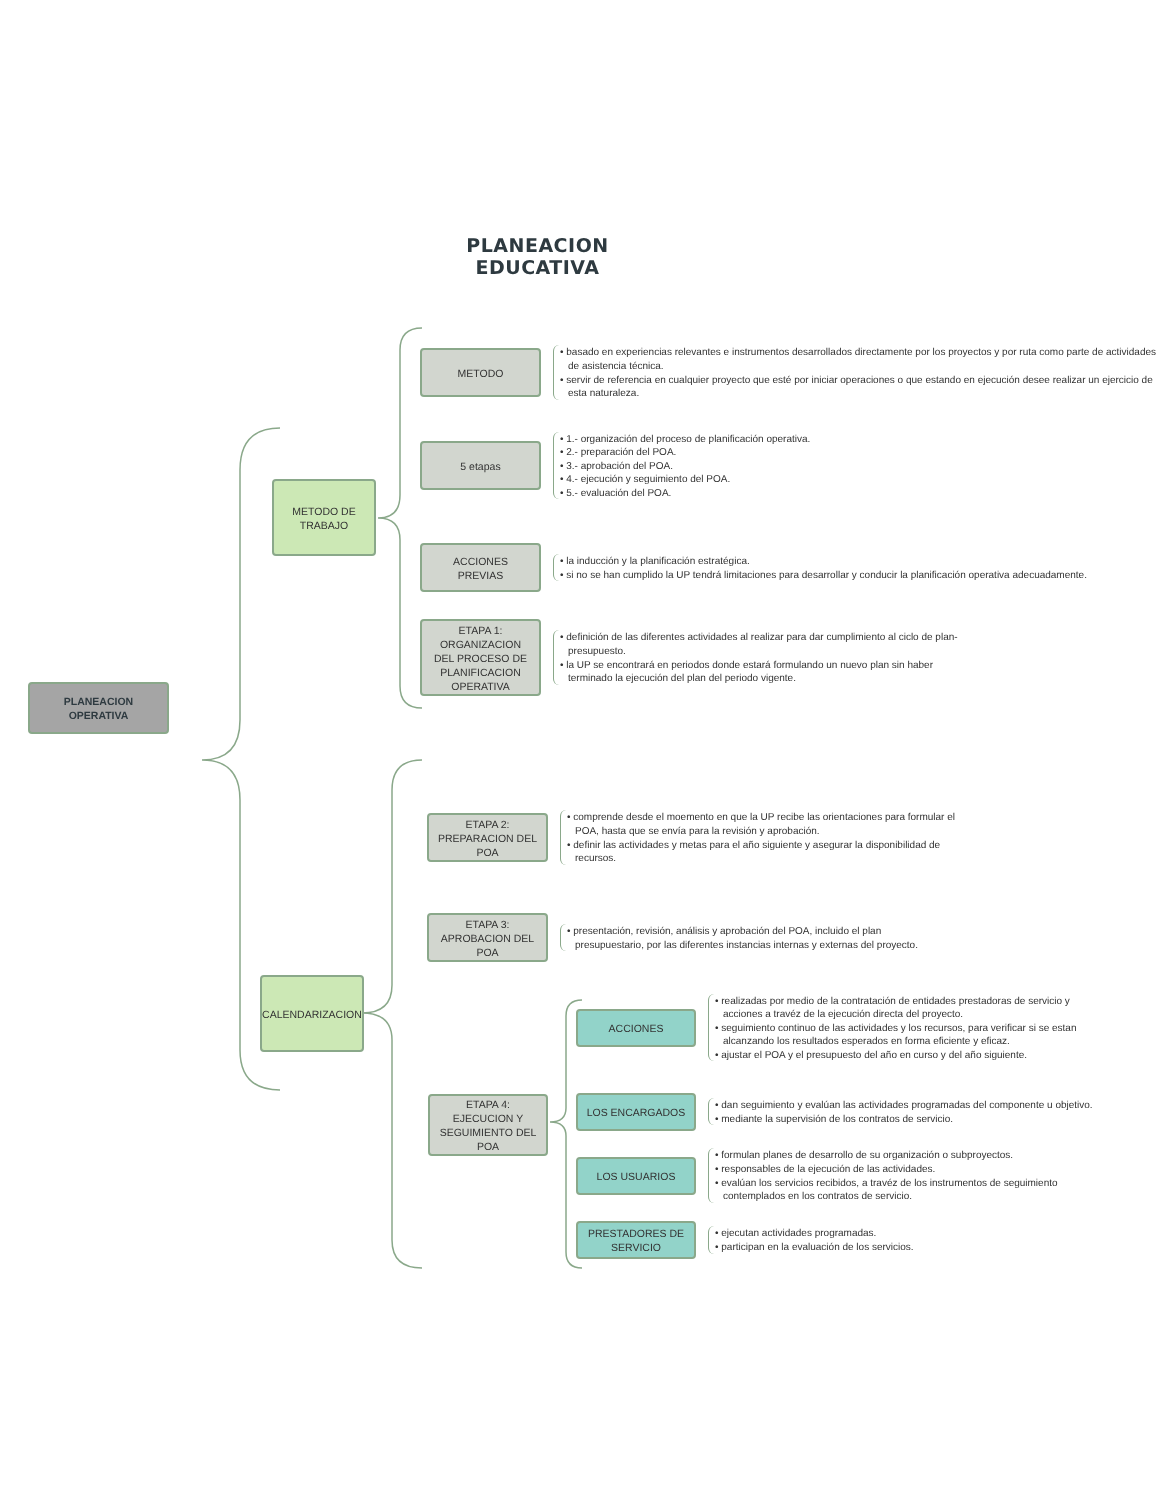PLANEACION
EDUCATIVA
PLANEACION
OPERATIVA
METODO DE
TRABAJO
CALENDARIZACION
METODO
• basado en experiencias relevantes e instrumentos desarrollados directamente por los proyectos y por ruta como parte de actividades de asistencia técnica.
• servir de referencia en cualquier proyecto que esté por iniciar operaciones o que estando en ejecución desee realizar un ejercicio de esta naturaleza.
5 etapas
• 1.- organización del proceso de planificación operativa.
• 2.- preparación del POA.
• 3.- aprobación del POA.
• 4.- ejecución y seguimiento del POA.
• 5.- evaluación del POA.
ACCIONES
PREVIAS
• la inducción y la planificación estratégica.
• si no se han cumplido la UP tendrá limitaciones para desarrollar y conducir la planificación operativa adecuadamente.
ETAPA 1:
ORGANIZACION
DEL PROCESO DE
PLANIFICACION
OPERATIVA
• definición de las diferentes actividades al realizar para dar cumplimiento al ciclo de plan-presupuesto.
• la UP se encontrará en periodos donde estará formulando un nuevo plan sin haber terminado la ejecución del plan del periodo vigente.
ETAPA 2:
PREPARACION DEL
POA
• comprende desde el moemento en que la UP recibe las orientaciones para formular el POA, hasta que se envía para la revisión y aprobación.
• definir las actividades y metas para el año siguiente y asegurar la disponibilidad de recursos.
ETAPA 3:
APROBACION DEL
POA
• presentación, revisión, análisis y aprobación del POA, incluido el plan presupuestario, por las diferentes instancias internas y externas del proyecto.
ETAPA 4:
EJECUCION Y
SEGUIMIENTO DEL
POA
ACCIONES
• realizadas por medio de la contratación de entidades prestadoras de servicio y acciones a travéz de la ejecución directa del proyecto.
• seguimiento continuo de las actividades y los recursos, para verificar si se estan alcanzando los resultados esperados en forma eficiente y eficaz.
• ajustar el POA y el presupuesto del año en curso y del año siguiente.
LOS ENCARGADOS
• dan seguimiento y evalúan las actividades programadas del componente u objetivo.
• mediante la supervisión de los contratos de servicio.
LOS USUARIOS
• formulan planes de desarrollo de su organización o subproyectos.
• responsables de la ejecución de las actividades.
• evalúan los servicios recibidos, a travéz de los instrumentos de seguimiento contemplados en los contratos de servicio.
PRESTADORES DE
SERVICIO
• ejecutan actividades programadas.
• participan en la evaluación de los servicios.